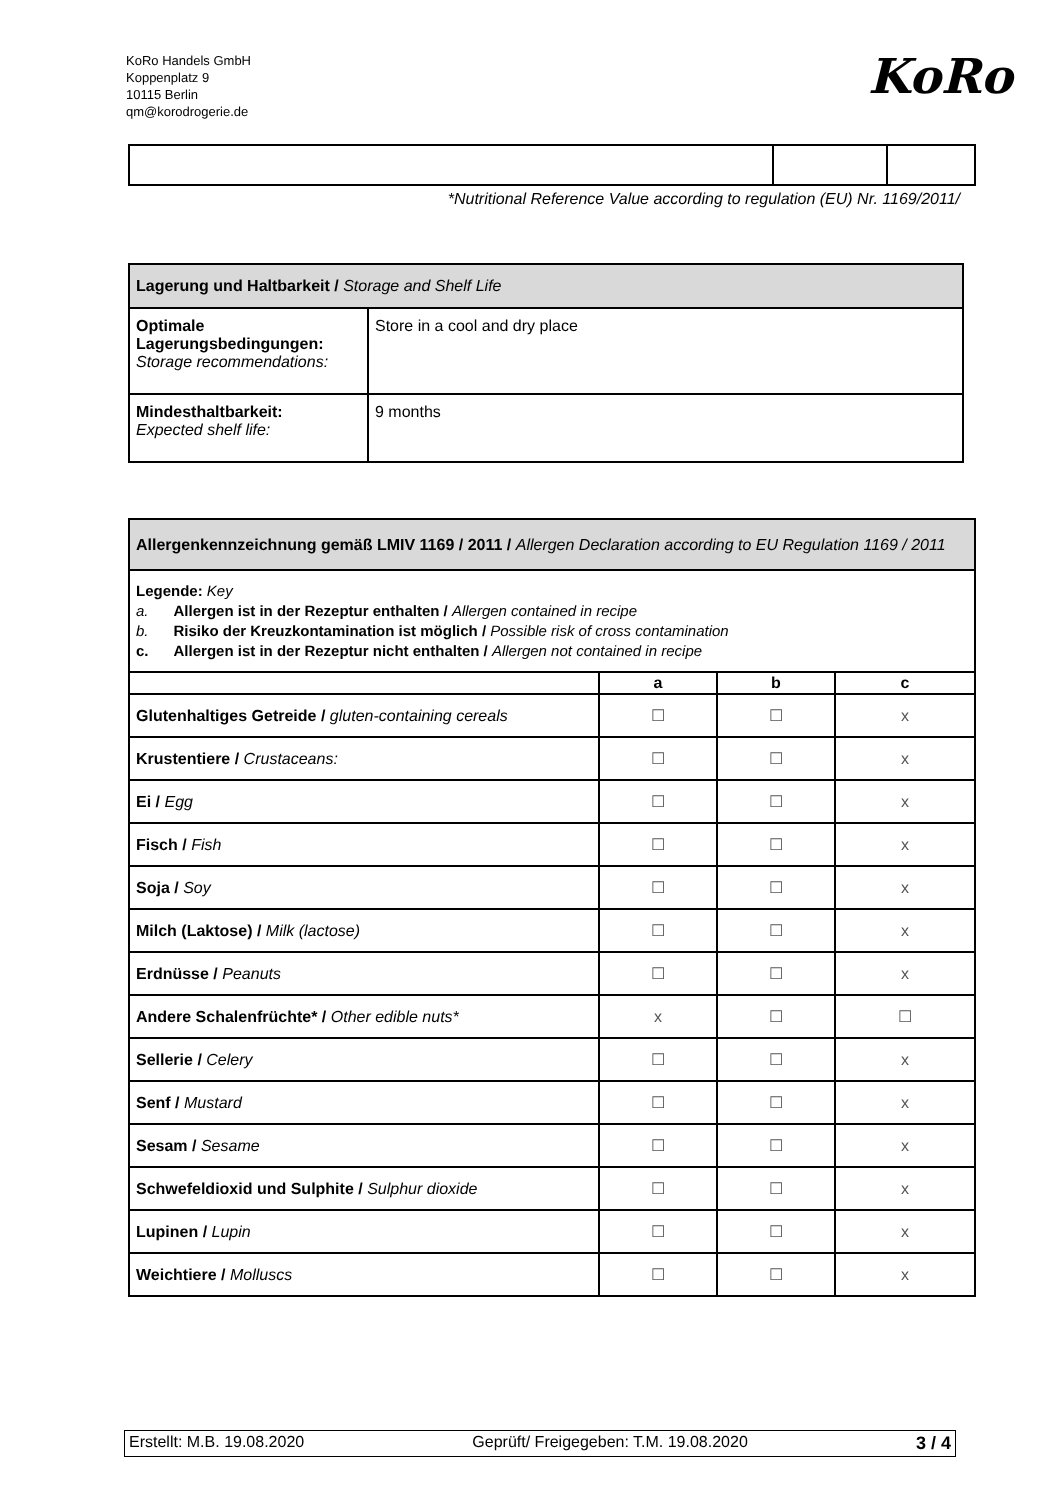KoRo Handels GmbH
Koppenplatz 9
10115 Berlin
qm@korodrogerie.de
KoRo
*Nutritional Reference Value according to regulation (EU) Nr. 1169/2011/
| Lagerung und Haltbarkeit / Storage and Shelf Life | |
| Optimale Lagerungsbedingungen: Storage recommendations: | Store in a cool and dry place |
| Mindesthaltbarkeit: Expected shelf life: | 9 months |
| Allergenkennzeichnung gemäß LMIV 1169 / 2011 / Allergen Declaration according to EU Regulation 1169 / 2011 | | | |
| Legende: Key a. Allergen ist in der Rezeptur enthalten / Allergen contained in recipe b. Risiko der Kreuzkontamination ist möglich / Possible risk of cross contamination c. Allergen ist in der Rezeptur nicht enthalten / Allergen not contained in recipe | | | |
| | a | b | c |
| Glutenhaltiges Getreide / gluten-containing cereals | ☐ | ☐ | x |
| Krustentiere / Crustaceans: | ☐ | ☐ | x |
| Ei / Egg | ☐ | ☐ | x |
| Fisch / Fish | ☐ | ☐ | x |
| Soja / Soy | ☐ | ☐ | x |
| Milch (Laktose) / Milk (lactose) | ☐ | ☐ | x |
| Erdnüsse / Peanuts | ☐ | ☐ | x |
| Andere Schalenfrüchte* / Other edible nuts* | x | ☐ | ☐ |
| Sellerie / Celery | ☐ | ☐ | x |
| Senf / Mustard | ☐ | ☐ | x |
| Sesam / Sesame | ☐ | ☐ | x |
| Schwefeldioxid und Sulphite / Sulphur dioxide | ☐ | ☐ | x |
| Lupinen / Lupin | ☐ | ☐ | x |
| Weichtiere / Molluscs | ☐ | ☐ | x |
Erstellt: M.B. 19.08.2020 Geprüft/ Freigegeben: T.M. 19.08.2020 3 / 4